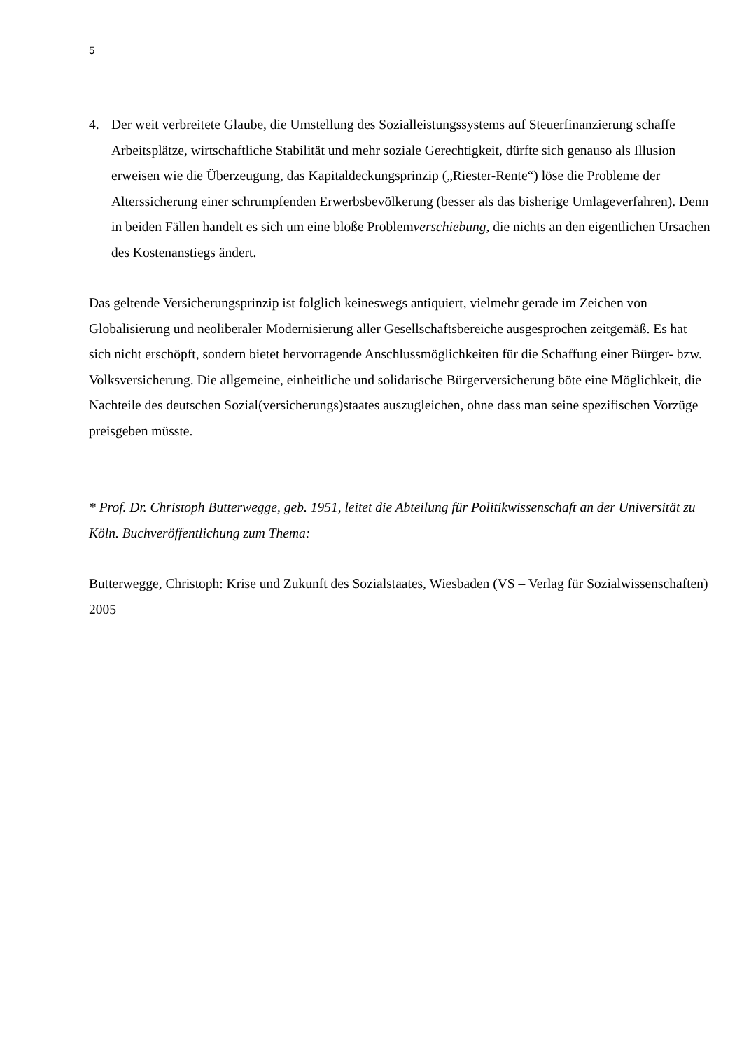5
4. Der weit verbreitete Glaube, die Umstellung des Sozialleistungssystems auf Steuerfinanzierung schaffe Arbeitsplätze, wirtschaftliche Stabilität und mehr soziale Gerechtigkeit, dürfte sich genauso als Illusion erweisen wie die Überzeugung, das Kapitaldeckungsprinzip („Riester-Rente“) löse die Probleme der Alterssicherung einer schrumpfenden Erwerbsbevölkerung (besser als das bisherige Umlageverfahren). Denn in beiden Fällen handelt es sich um eine bloße Problemverschiebung, die nichts an den eigentlichen Ursachen des Kostenanstiegs ändert.
Das geltende Versicherungsprinzip ist folglich keineswegs antiquiert, vielmehr gerade im Zeichen von Globalisierung und neoliberaler Modernisierung aller Gesellschaftsbereiche ausgesprochen zeitgemäß. Es hat sich nicht erschöpft, sondern bietet hervorragende Anschlussmöglichkeiten für die Schaffung einer Bürger- bzw. Volksversicherung. Die allgemeine, einheitliche und solidarische Bürgerversicherung böte eine Möglichkeit, die Nachteile des deutschen Sozial(versicherungs)staates auszugleichen, ohne dass man seine spezifischen Vorzüge preisgeben müsste.
* Prof. Dr. Christoph Butterwegge, geb. 1951, leitet die Abteilung für Politikwissenschaft an der Universität zu Köln. Buchveröffentlichung zum Thema:
Butterwegge, Christoph: Krise und Zukunft des Sozialstaates, Wiesbaden (VS – Verlag für Sozialwissenschaften) 2005